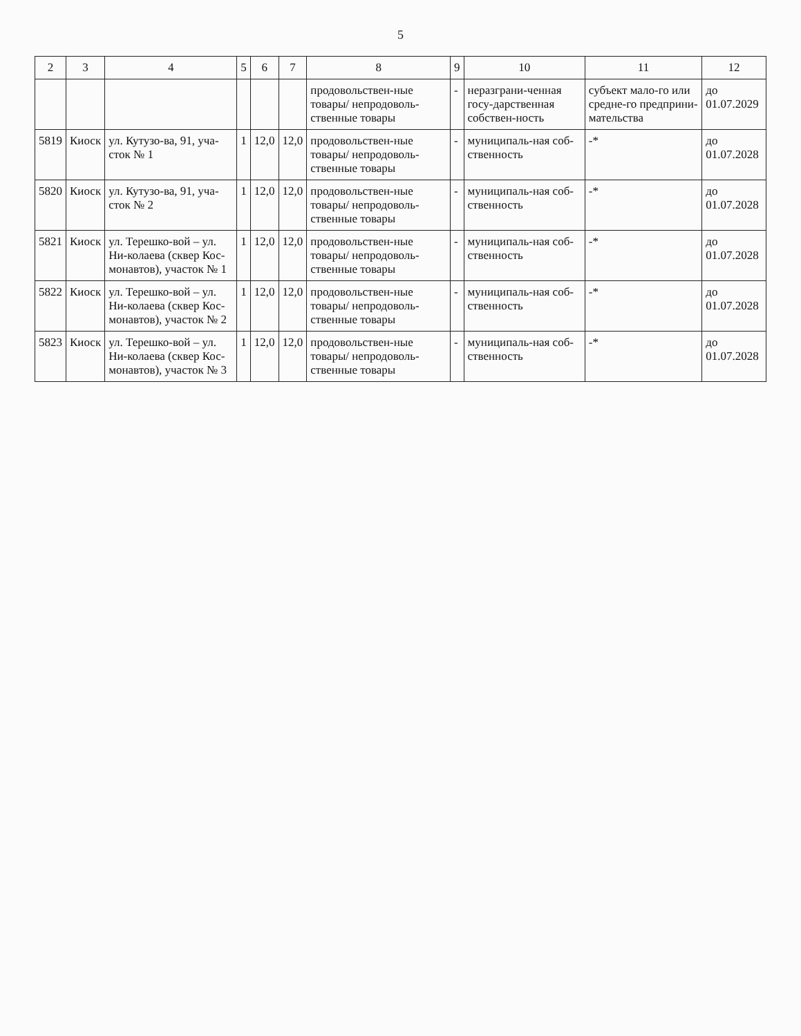5
| 2 | 3 | 4 | 5 | 6 | 7 | 8 | 9 | 10 | 11 | 12 |
| --- | --- | --- | --- | --- | --- | --- | --- | --- | --- | --- |
| | | | | | | продовольствен-ные товары/ непродоволь-ственные товары | - | неразграни-ченная госу-дарственная собствен-ность | субъект мало-го или средне-го предприни-мательства | до 01.07.2029 |
| 5819 | Киоск | ул. Кутузо-ва, 91, уча-сток № 1 | 1 | 12,0 | 12,0 | продовольствен-ные товары/ непродоволь-ственные товары | - | муниципаль-ная соб-ственность | -* | до 01.07.2028 |
| 5820 | Киоск | ул. Кутузо-ва, 91, уча-сток № 2 | 1 | 12,0 | 12,0 | продовольствен-ные товары/ непродоволь-ственные товары | - | муниципаль-ная соб-ственность | -* | до 01.07.2028 |
| 5821 | Киоск | ул. Терешко-вой – ул. Ни-колаева (сквер Кос-монавтов), участок № 1 | 1 | 12,0 | 12,0 | продовольствен-ные товары/ непродоволь-ственные товары | - | муниципаль-ная соб-ственность | -* | до 01.07.2028 |
| 5822 | Киоск | ул. Терешко-вой – ул. Ни-колаева (сквер Кос-монавтов), участок № 2 | 1 | 12,0 | 12,0 | продовольствен-ные товары/ непродоволь-ственные товары | - | муниципаль-ная соб-ственность | -* | до 01.07.2028 |
| 5823 | Киоск | ул. Терешко-вой – ул. Ни-колаева (сквер Кос-монавтов), участок № 3 | 1 | 12,0 | 12,0 | продовольствен-ные товары/ непродоволь-ственные товары | - | муниципаль-ная соб-ственность | -* | до 01.07.2028 |